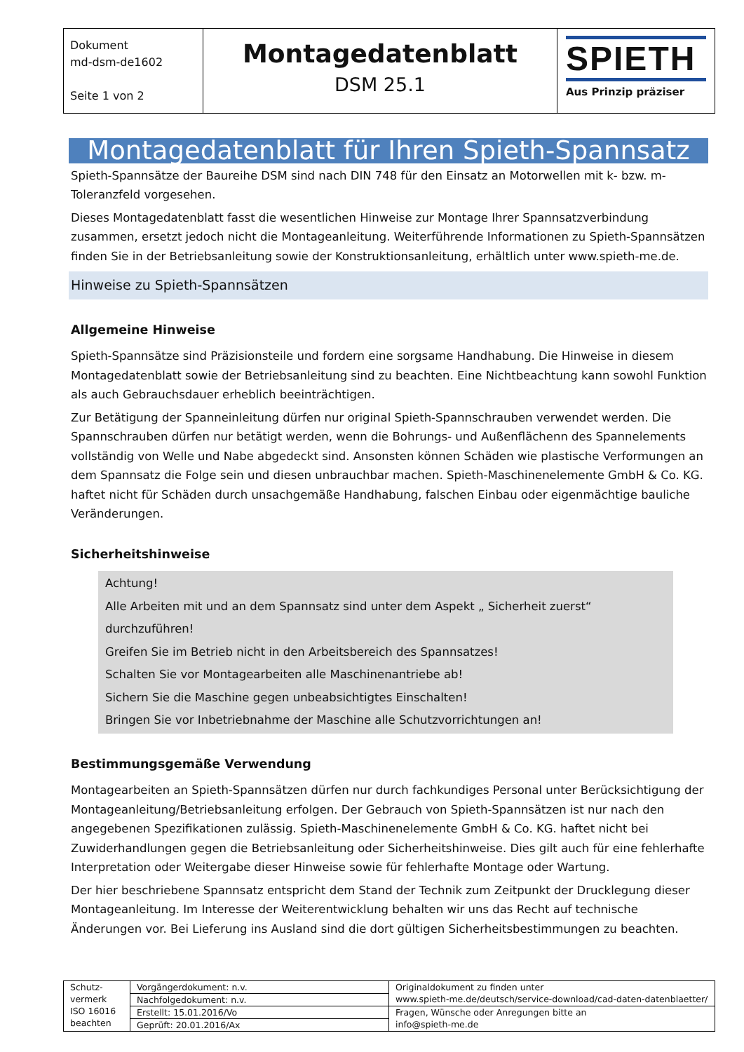| Dokument md-dsm-de1602 Seite 1 von 2 | Montagedatenblatt DSM 25.1 | SPIETH Aus Prinzip präziser |
Montagedatenblatt für Ihren Spieth-Spannsatz
Spieth-Spannsätze der Baureihe DSM sind nach DIN 748 für den Einsatz an Motorwellen mit k- bzw. m-Toleranzfeld vorgesehen.
Dieses Montagedatenblatt fasst die wesentlichen Hinweise zur Montage Ihrer Spannsatzverbindung zusammen, ersetzt jedoch nicht die Montageanleitung. Weiterführende Informationen zu Spieth-Spannsätzen finden Sie in der Betriebsanleitung sowie der Konstruktionsanleitung, erhältlich unter www.spieth-me.de.
Hinweise zu Spieth-Spannsätzen
Allgemeine Hinweise
Spieth-Spannsätze sind Präzisionsteile und fordern eine sorgsame Handhabung. Die Hinweise in diesem Montagedatenblatt sowie der Betriebsanleitung sind zu beachten. Eine Nichtbeachtung kann sowohl Funktion als auch Gebrauchsdauer erheblich beeinträchtigen.
Zur Betätigung der Spanneinleitung dürfen nur original Spieth-Spannschrauben verwendet werden. Die Spannschrauben dürfen nur betätigt werden, wenn die Bohrungs- und Außenflächenn des Spannelements vollständig von Welle und Nabe abgedeckt sind. Ansonsten können Schäden wie plastische Verformungen an dem Spannsatz die Folge sein und diesen unbrauchbar machen. Spieth-Maschinenelemente GmbH & Co. KG. haftet nicht für Schäden durch unsachgemäße Handhabung, falschen Einbau oder eigenmächtige bauliche Veränderungen.
Sicherheitshinweise
Achtung!
Alle Arbeiten mit und an dem Spannsatz sind unter dem Aspekt „ Sicherheit zuerst“ durchzuführen!
Greifen Sie im Betrieb nicht in den Arbeitsbereich des Spannsatzes!
Schalten Sie vor Montagearbeiten alle Maschinenantriebe ab!
Sichern Sie die Maschine gegen unbeabsichtigtes Einschalten!
Bringen Sie vor Inbetriebnahme der Maschine alle Schutzvorrichtungen an!
Bestimmungsgemäße Verwendung
Montagearbeiten an Spieth-Spannsätzen dürfen nur durch fachkundiges Personal unter Berücksichtigung der Montageanleitung/Betriebsanleitung erfolgen. Der Gebrauch von Spieth-Spannsätzen ist nur nach den angegebenen Spezifikationen zulässig. Spieth-Maschinenelemente GmbH & Co. KG. haftet nicht bei Zuwiderhandlungen gegen die Betriebsanleitung oder Sicherheitshinweise. Dies gilt auch für eine fehlerhafte Interpretation oder Weitergabe dieser Hinweise sowie für fehlerhafte Montage oder Wartung.
Der hier beschriebene Spannsatz entspricht dem Stand der Technik zum Zeitpunkt der Drucklegung dieser Montageanleitung. Im Interesse der Weiterentwicklung behalten wir uns das Recht auf technische Änderungen vor. Bei Lieferung ins Ausland sind die dort gültigen Sicherheitsbestimmungen zu beachten.
| Schutz- vermerk ISO 16016 beachten | Vorgängerdokument: n.v. | Originaldokument zu finden unter www.spieth-me.de/deutsch/service-download/cad-daten-datenblaetter/ |
| | Nachfolgedokument: n.v. | |
| | Erstellt: 15.01.2016/Vo | Fragen, Wünsche oder Anregungen bitte an info@spieth-me.de |
| | Geprüft: 20.01.2016/Ax | |